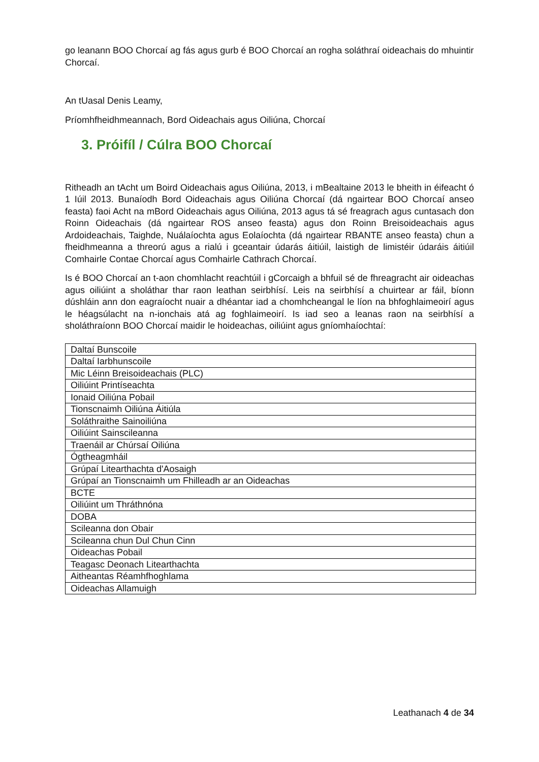go leanann BOO Chorcaí ag fás agus gurb é BOO Chorcaí an rogha soláthraí oideachais do mhuintir Chorcaí.
An tUasal Denis Leamy,
Príomhfheidhmeannach, Bord Oideachais agus Oiliúna, Chorcaí
3. Próifíl / Cúlra BOO Chorcaí
Ritheadh an tAcht um Boird Oideachais agus Oiliúna, 2013, i mBealtaine 2013 le bheith in éifeacht ó 1 Iúil 2013. Bunaíodh Bord Oideachais agus Oiliúna Chorcaí (dá ngairtear BOO Chorcaí anseo feasta) faoi Acht na mBord Oideachais agus Oiliúna, 2013 agus tá sé freagrach agus cuntasach don Roinn Oideachais (dá ngairtear ROS anseo feasta) agus don Roinn Breisoideachais agus Ardoideachais, Taighde, Nuálaíochta agus Eolaíochta (dá ngairtear RBANTE anseo feasta) chun a fheidhmeanna a threorú agus a rialú i gceantair údarás áitiúil, laistigh de limistéir údaráis áitiúil Comhairle Contae Chorcaí agus Comhairle Cathrach Chorcaí.
Is é BOO Chorcaí an t-aon chomhlacht reachtúil i gCorcaigh a bhfuil sé de fhreagracht air oideachas agus oiliúint a sholáthar thar raon leathan seirbhísí. Leis na seirbhísí a chuirtear ar fáil, bíonn dúshláin ann don eagraíocht nuair a dhéantar iad a chomhcheangal le líon na bhfoghlaimeoirí agus le héagsúlacht na n-ionchais atá ag foghlaimeoirí. Is iad seo a leanas raon na seirbhísí a sholáthraíonn BOO Chorcaí maidir le hoideachas, oiliúint agus gníomhaíochtaí:
| Daltaí Bunscoile |
| Daltaí Iarbhunscoile |
| Mic Léinn Breisoideachais (PLC) |
| Oiliúint Printíseachta |
| Ionaid Oiliúna Pobail |
| Tionscnaimh Oiliúna Áitiúla |
| Soláthraithe Sainoiliúna |
| Oiliúint Sainscileanna |
| Traenáil ar Chúrsaí Oiliúna |
| Ógtheagmháil |
| Grúpaí Litearthachta d'Aosaigh |
| Grúpaí an Tionscnaimh um Fhilleadh ar an Oideachas |
| BCTE |
| Oiliúint um Thráthnóna |
| DOBA |
| Scileanna don Obair |
| Scileanna chun Dul Chun Cinn |
| Oideachas Pobail |
| Teagasc Deonach Litearthachta |
| Aitheantas Réamhfhoghlama |
| Oideachas Allamuigh |
Leathanach 4 de 34